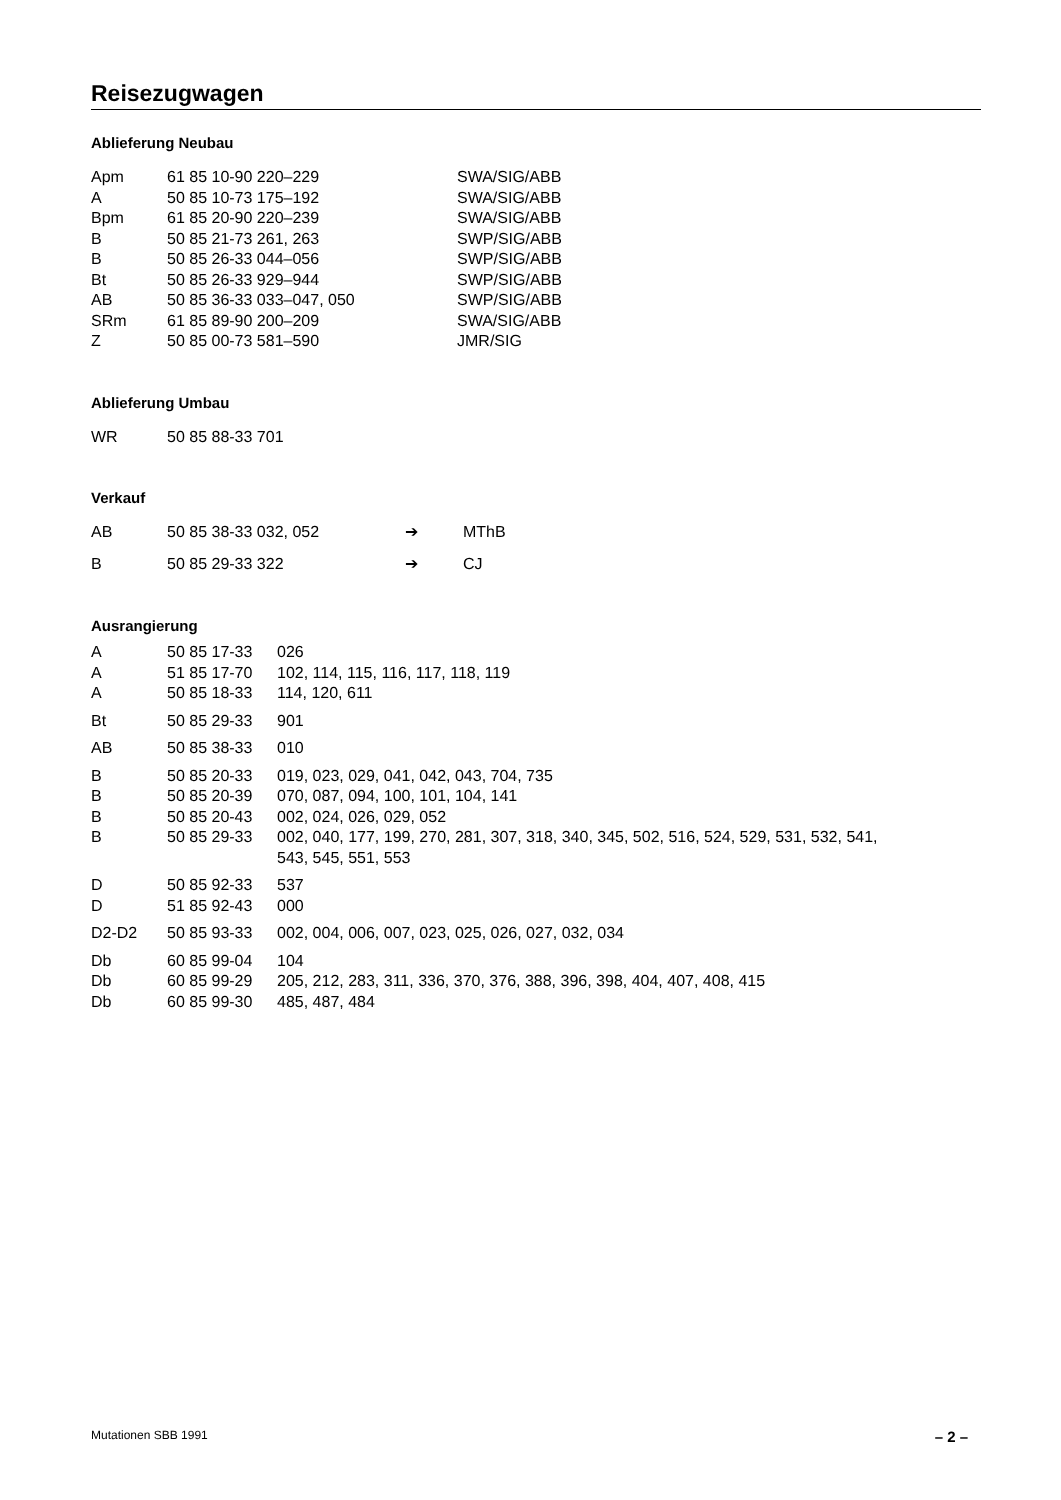Reisezugwagen
Ablieferung Neubau
| Apm | 61 85 10-90 220–229 | SWA/SIG/ABB |
| A | 50 85 10-73 175–192 | SWA/SIG/ABB |
| Bpm | 61 85 20-90 220–239 | SWA/SIG/ABB |
| B | 50 85 21-73 261, 263 | SWP/SIG/ABB |
| B | 50 85 26-33 044–056 | SWP/SIG/ABB |
| Bt | 50 85 26-33 929–944 | SWP/SIG/ABB |
| AB | 50 85 36-33 033–047, 050 | SWP/SIG/ABB |
| SRm | 61 85 89-90 200–209 | SWA/SIG/ABB |
| Z | 50 85 00-73 581–590 | JMR/SIG |
Ablieferung Umbau
| WR | 50 85 88-33 701 |
Verkauf
| AB | 50 85 38-33 032, 052 | ➔ | MThB |
| B | 50 85 29-33 322 | ➔ | CJ |
Ausrangierung
| A | 50 85 17-33 | 026 |
| A | 51 85 17-70 | 102, 114, 115, 116, 117, 118, 119 |
| A | 50 85 18-33 | 114, 120, 611 |
| Bt | 50 85 29-33 | 901 |
| AB | 50 85 38-33 | 010 |
| B | 50 85 20-33 | 019, 023, 029, 041, 042, 043, 704, 735 |
| B | 50 85 20-39 | 070, 087, 094, 100, 101, 104, 141 |
| B | 50 85 20-43 | 002, 024, 026, 029, 052 |
| B | 50 85 29-33 | 002, 040, 177, 199, 270, 281, 307, 318, 340, 345, 502, 516, 524, 529, 531, 532, 541, 543, 545, 551, 553 |
| D | 50 85 92-33 | 537 |
| D | 51 85 92-43 | 000 |
| D2-D2 | 50 85 93-33 | 002, 004, 006, 007, 023, 025, 026, 027, 032, 034 |
| Db | 60 85 99-04 | 104 |
| Db | 60 85 99-29 | 205, 212, 283, 311, 336, 370, 376, 388, 396, 398, 404, 407, 408, 415 |
| Db | 60 85 99-30 | 485, 487, 484 |
Mutationen SBB 1991 – 2 –